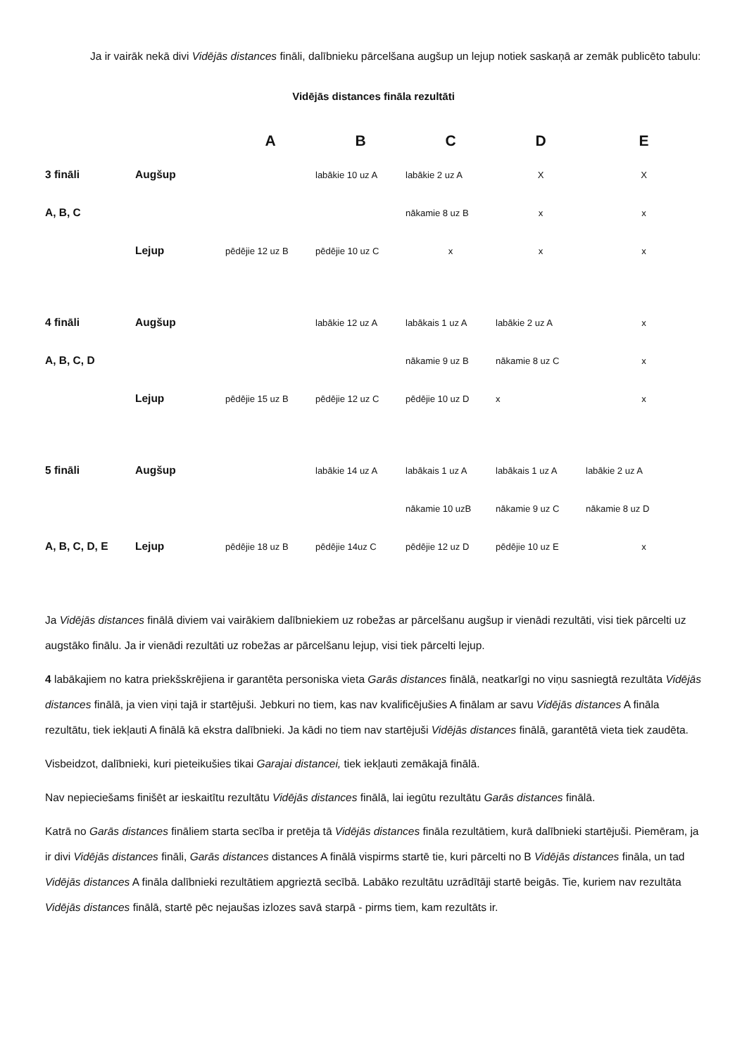Ja ir vairāk nekā divi Vidējās distances fināli, dalībnieku pārcelšana augšup un lejup notiek saskaņā ar zemāk publicēto tabulu:
Vidējās distances fināla rezultāti
| | | A | B | C | D | E |
| --- | --- | --- | --- | --- | --- | --- |
| 3 fināli | Augšup | | labākie 10 uz A | labākie 2 uz A | X | X |
| A, B, C | | | | nākamie 8 uz B | x | x |
| | Lejup | pēdējie 12 uz B | pēdējie 10 uz C | x | x | x |
| 4 fināli | Augšup | | labākie 12 uz A | labākais 1 uz A | labākie 2 uz A | x |
| A, B, C, D | | | | nākamie 9 uz B | nākamie 8 uz C | x |
| | Lejup | pēdējie 15 uz B | pēdējie 12 uz C | pēdējie 10 uz D | x | x |
| 5 fināli | Augšup | | labākie 14 uz A | labākais 1 uz A | labākais 1 uz A | labākie 2 uz A |
| | | | | nākamie 10 uzB | nākamie 9 uz C | nākamie 8 uz D |
| A, B, C, D, E | Lejup | pēdējie 18 uz B | pēdējie 14uz C | pēdējie 12 uz D | pēdējie 10 uz E | x |
Ja Vidējās distances finālā diviem vai vairākiem dalībniekiem uz robežas ar pārcelšanu augšup ir vienādi rezultāti, visi tiek pārcelti uz augstāko finālu. Ja ir vienādi rezultāti uz robežas ar pārcelšanu lejup, visi tiek pārcelti lejup.
4 labākajiem no katra priekšskrējiena ir garantēta personiska vieta Garās distances finālā, neatkarīgi no viņu sasniegtā rezultāta Vidējās distances finālā, ja vien viņi tajā ir startējuši. Jebkuri no tiem, kas nav kvalificējušies A finālam ar savu Vidējās distances A fināla rezultātu, tiek iekļauti A finālā kā ekstra dalībnieki. Ja kādi no tiem nav startējuši Vidējās distances finālā, garantētā vieta tiek zaudēta.
Visbeidzot, dalībnieki, kuri pieteikušies tikai Garajai distancei, tiek iekļauti zemākajā finālā.
Nav nepieciešams finišēt ar ieskaitītu rezultātu Vidējās distances finālā, lai iegūtu rezultātu Garās distances finālā.
Katrā no Garās distances fināliem starta secība ir pretēja tā Vidējās distances fināla rezultātiem, kurā dalībnieki startējuši. Piemēram, ja ir divi Vidējās distances fināli, Garās distances distances A finālā vispirms startē tie, kuri pārcelti no B Vidējās distances fināla, un tad Vidējās distances A fināla dalībnieki rezultātiem apgrieztā secībā. Labāko rezultātu uzrādītāji startē beigās. Tie, kuriem nav rezultāta Vidējās distances finālā, startē pēc nejaušas izlozes savā starpā - pirms tiem, kam rezultāts ir.